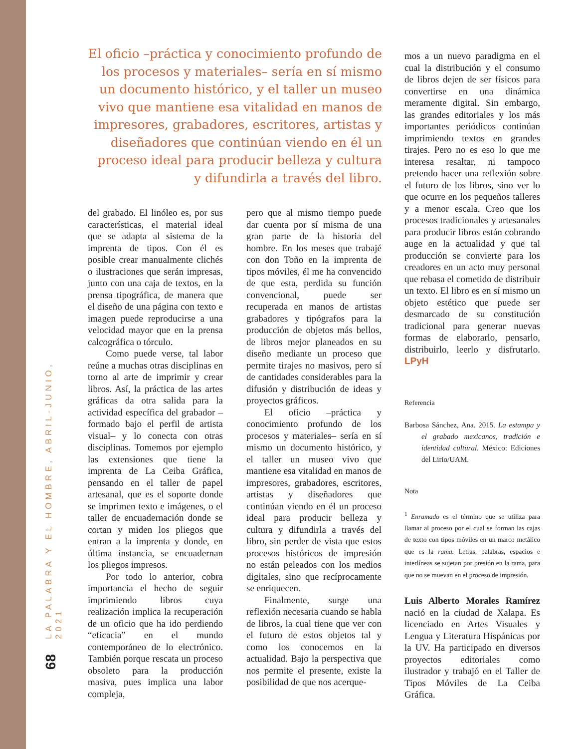LA PALABRA Y EL HOMBRE, ABRIL-JUNIO, 2021
68
El oficio –práctica y conocimiento profundo de los procesos y materiales– sería en sí mismo un documento histórico, y el taller un museo vivo que mantiene esa vitalidad en manos de impresores, grabadores, escritores, artistas y diseñadores que continúan viendo en él un proceso ideal para producir belleza y cultura y difundirla a través del libro.
del grabado. El linóleo es, por sus características, el material ideal que se adapta al sistema de la imprenta de tipos. Con él es posible crear manualmente clichés o ilustraciones que serán impresas, junto con una caja de textos, en la prensa tipográfica, de manera que el diseño de una página con texto e imagen puede reproducirse a una velocidad mayor que en la prensa calcográfica o tórculo.
Como puede verse, tal labor reúne a muchas otras disciplinas en torno al arte de imprimir y crear libros. Así, la práctica de las artes gráficas da otra salida para la actividad específica del grabador –formado bajo el perfil de artista visual– y lo conecta con otras disciplinas. Tomemos por ejemplo las extensiones que tiene la imprenta de La Ceiba Gráfica, pensando en el taller de papel artesanal, que es el soporte donde se imprimen texto e imágenes, o el taller de encuadernación donde se cortan y miden los pliegos que entran a la imprenta y donde, en última instancia, se encuadernan los pliegos impresos.
Por todo lo anterior, cobra importancia el hecho de seguir imprimiendo libros cuya realización implica la recuperación de un oficio que ha ido perdiendo “eficacia” en el mundo contemporáneo de lo electrónico. También porque rescata un proceso obsoleto para la producción masiva, pues implica una labor compleja,
pero que al mismo tiempo puede dar cuenta por sí misma de una gran parte de la historia del hombre. En los meses que trabajé con don Toño en la imprenta de tipos móviles, él me ha convencido de que esta, perdida su función convencional, puede ser recuperada en manos de artistas grabadores y tipógrafos para la producción de objetos más bellos, de libros mejor planeados en su diseño mediante un proceso que permite tirajes no masivos, pero sí de cantidades considerables para la difusión y distribución de ideas y proyectos gráficos.
El oficio –práctica y conocimiento profundo de los procesos y materiales– sería en sí mismo un documento histórico, y el taller un museo vivo que mantiene esa vitalidad en manos de impresores, grabadores, escritores, artistas y diseñadores que continúan viendo en él un proceso ideal para producir belleza y cultura y difundirla a través del libro, sin perder de vista que estos procesos históricos de impresión no están peleados con los medios digitales, sino que recíprocamente se enriquecen.
Finalmente, surge una reflexión necesaria cuando se habla de libros, la cual tiene que ver con el futuro de estos objetos tal y como los conocemos en la actualidad. Bajo la perspectiva que nos permite el presente, existe la posibilidad de que nos acerque-
mos a un nuevo paradigma en el cual la distribución y el consumo de libros dejen de ser físicos para convertirse en una dinámica meramente digital. Sin embargo, las grandes editoriales y los más importantes periódicos continúan imprimiendo textos en grandes tirajes. Pero no es eso lo que me interesa resaltar, ni tampoco pretendo hacer una reflexión sobre el futuro de los libros, sino ver lo que ocurre en los pequeños talleres y a menor escala. Creo que los procesos tradicionales y artesanales para producir libros están cobrando auge en la actualidad y que tal producción se convierte para los creadores en un acto muy personal que rebasa el cometido de distribuir un texto. El libro es en sí mismo un objeto estético que puede ser desmarcado de su constitución tradicional para generar nuevas formas de elaborarlo, pensarlo, distribuirlo, leerlo y disfrutarlo. LPyH
Referencia
Barbosa Sánchez, Ana. 2015. La estampa y el grabado mexicanos, tradición e identidad cultural. México: Ediciones del Lirio/UAM.
Nota
<sup>1</sup> Enramado es el término que se utiliza para llamar al proceso por el cual se forman las cajas de texto con tipos móviles en un marco metálico que es la rama. Letras, palabras, espacios e interlíneas se sujetan por presión en la rama, para que no se muevan en el proceso de impresión.
Luis Alberto Morales Ramírez nació en la ciudad de Xalapa. Es licenciado en Artes Visuales y Lengua y Literatura Hispánicas por la UV. Ha participado en diversos proyectos editoriales como ilustrador y trabajó en el Taller de Tipos Móviles de La Ceiba Gráfica.